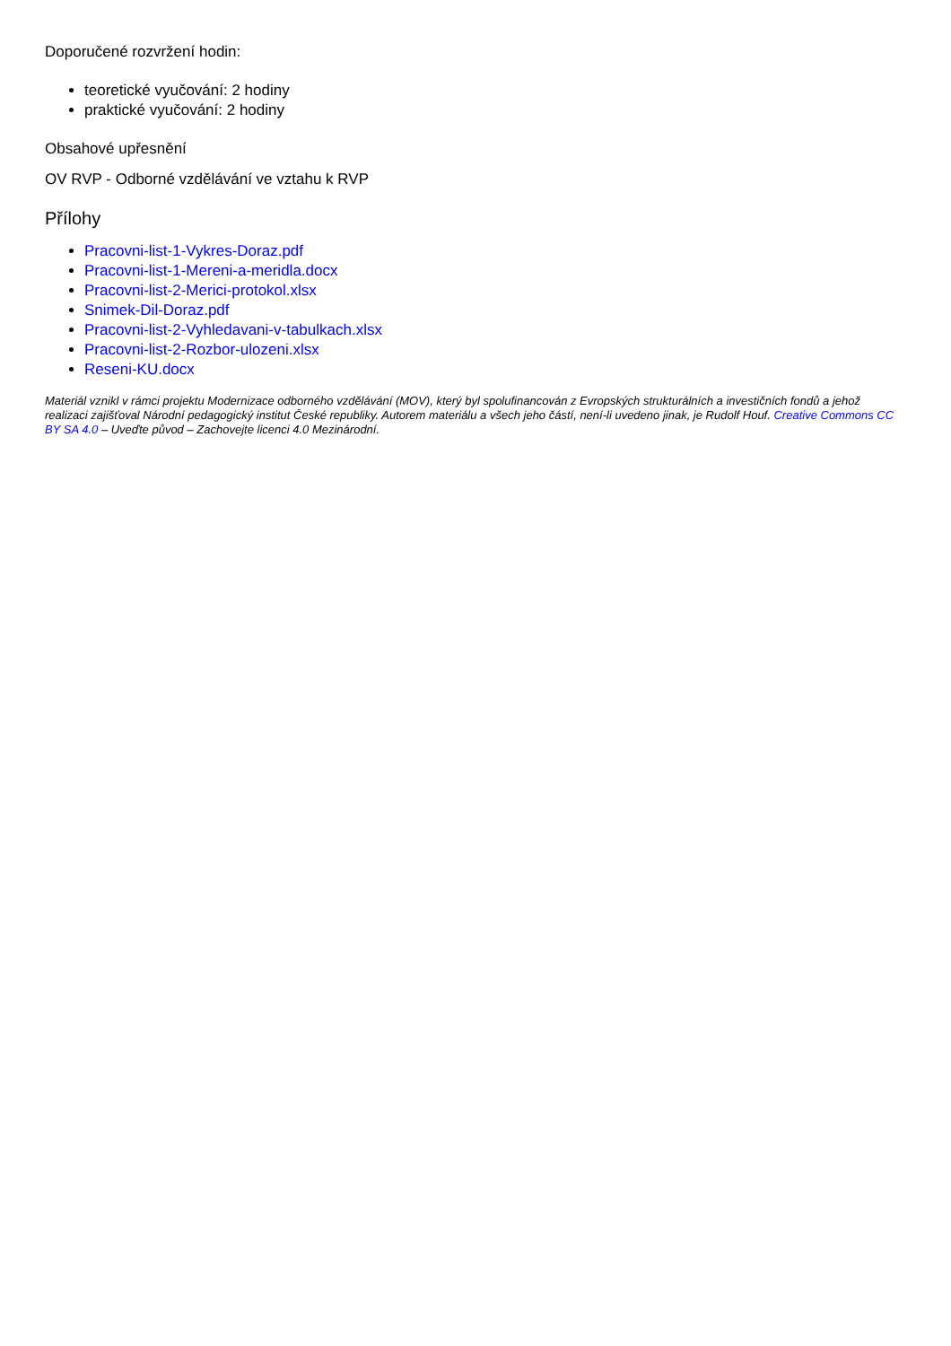Doporučené rozvržení hodin:
teoretické vyučování: 2 hodiny
praktické vyučování: 2 hodiny
Obsahové upřesnění
OV RVP - Odborné vzdělávání ve vztahu k RVP
Přílohy
Pracovni-list-1-Vykres-Doraz.pdf
Pracovni-list-1-Mereni-a-meridla.docx
Pracovni-list-2-Merici-protokol.xlsx
Snimek-Dil-Doraz.pdf
Pracovni-list-2-Vyhledavani-v-tabulkach.xlsx
Pracovni-list-2-Rozbor-ulozeni.xlsx
Reseni-KU.docx
Materiál vznikl v rámci projektu Modernizace odborného vzdělávání (MOV), který byl spolufinancován z Evropských strukturálních a investičních fondů a jehož realizaci zajišťoval Národní pedagogický institut České republiky. Autorem materiálu a všech jeho částí, není-li uvedeno jinak, je Rudolf Houf. Creative Commons CC BY SA 4.0 – Uveďte původ – Zachovejte licenci 4.0 Mezinárodní.